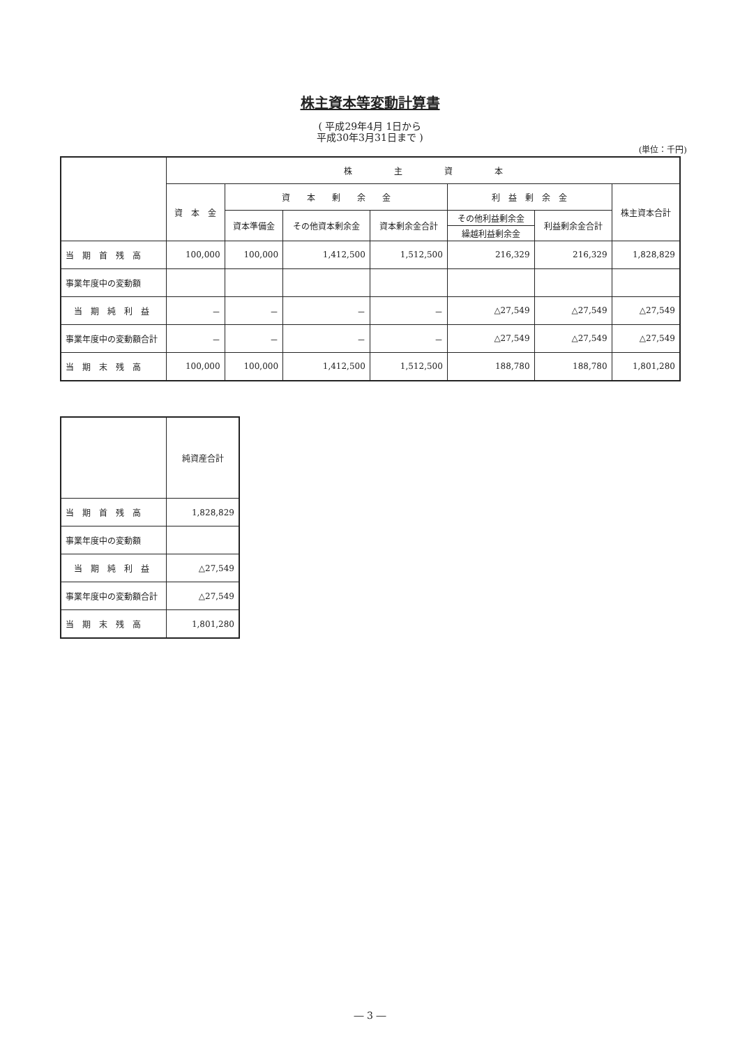株主資本等変動計算書
( 平成29年4月 1日から
平成30年3月31日まで )
(単位：千円)
| | 株 主 資 本 | | | | | | |
| --- | --- | --- | --- | --- | --- | --- | --- |
| | 資 本 金 | 資 本 剰 余 金 | | | 利 益 剰 余 金 | | 株主資本合計 |
| | | 資本準備金 | その他資本剰余金 | 資本剰余金合計 | その他利益剰余金 | 利益剰余金合計 | |
| | | | | | 繰越利益剰余金 | | |
| 当 期 首 残 高 | 100,000 | 100,000 | 1,412,500 | 1,512,500 | 216,329 | 216,329 | 1,828,829 |
| 事業年度中の変動額 | | | | | | | |
| 当 期 純 利 益 | － | － | － | － | △27,549 | △27,549 | △27,549 |
| 事業年度中の変動額合計 | － | － | － | － | △27,549 | △27,549 | △27,549 |
| 当 期 末 残 高 | 100,000 | 100,000 | 1,412,500 | 1,512,500 | 188,780 | 188,780 | 1,801,280 |
| | 純資産合計 |
| --- | --- |
| 当 期 首 残 高 | 1,828,829 |
| 事業年度中の変動額 | |
| 当 期 純 利 益 | △27,549 |
| 事業年度中の変動額合計 | △27,549 |
| 当 期 末 残 高 | 1,801,280 |
― 3 ―